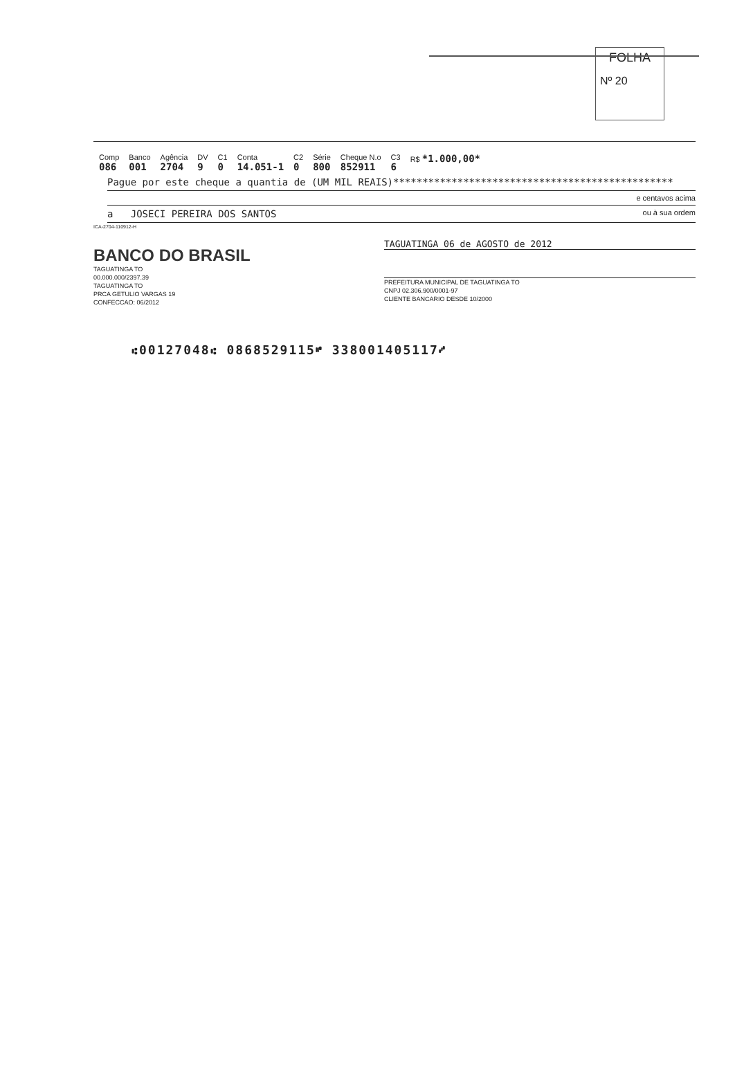FOLHA
Nº 20
| Comp 086 | Banco 001 | Agência 2704 | DV 9 | C1 0 | Conta 14.051-1 | C2 0 | Série 800 | Cheque N.o 852911 | C3 6 | R$ *1.000,00* |
Pague por este cheque a quantia de (UM MIL REAIS)************************************************
e centavos acima
a JOSECI PEREIRA DOS SANTOS ou à sua ordem
ICA-2704-110912-H
BANCO DO BRASIL
TAGUATINGA TO
00.000.000/2397.39
TAGUATINGA TO
PRCA GETULIO VARGAS 19
CONFECCAO: 06/2012
TAGUATINGA 06 de AGOSTO de 2012
PREFEITURA MUNICIPAL DE TAGUATINGA TO
CNPJ 02.306.900/0001-97
CLIENTE BANCARIO DESDE 10/2000
⑆00127048⑆ 0868529115⑈ 338001405117⑇